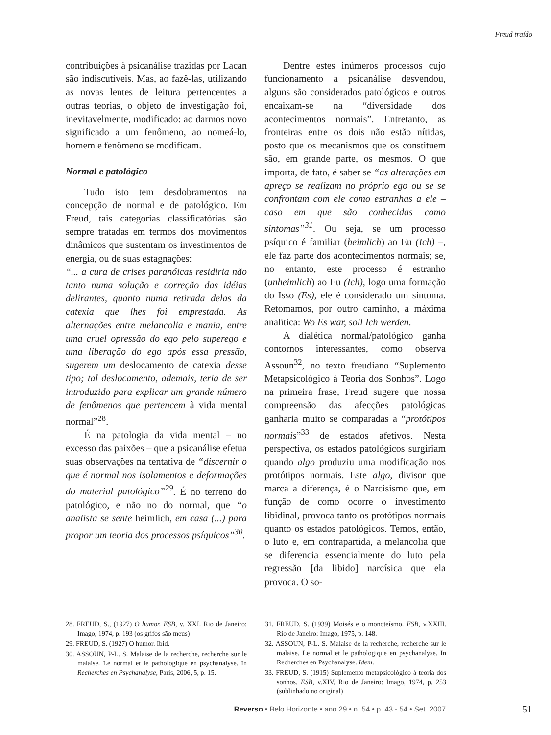Freud traído
contribuições à psicanálise trazidas por Lacan são indiscutíveis. Mas, ao fazê-las, utilizando as novas lentes de leitura pertencentes a outras teorias, o objeto de investigação foi, inevitavelmente, modificado: ao darmos novo significado a um fenômeno, ao nomeá-lo, homem e fenômeno se modificam.
Normal e patológico
Tudo isto tem desdobramentos na concepção de normal e de patológico. Em Freud, tais categorias classificatórias são sempre tratadas em termos dos movimentos dinâmicos que sustentam os investimentos de energia, ou de suas estagnações:
“... a cura de crises paranóicas residiria não tanto numa solução e correção das idéias delirantes, quanto numa retirada delas da catexia que lhes foi emprestada. As alternações entre melancolia e mania, entre uma cruel opressão do ego pelo superego e uma liberação do ego após essa pressão, sugerem um deslocamento de catexia desse tipo; tal deslocamento, ademais, teria de ser introduzido para explicar um grande número de fenômenos que pertencem à vida mental normal”<sup>28</sup>.
É na patologia da vida mental – no excesso das paixões – que a psicanálise efetua suas observações na tentativa de “discernir o que é normal nos isolamentos e deformações do material patológico”<sup>29</sup>. É no terreno do patológico, e não no do normal, que “o analista se sente heimlich, em casa (...) para propor um teoria dos processos psíquicos”<sup>30</sup>.
Dentre estes inúmeros processos cujo funcionamento a psicanálise desvendou, alguns são considerados patológicos e outros encaixam-se na “diversidade dos acontecimentos normais”. Entretanto, as fronteiras entre os dois não estão nítidas, posto que os mecanismos que os constituem são, em grande parte, os mesmos. O que importa, de fato, é saber se “as alterações em apreço se realizam no próprio ego ou se se confrontam com ele como estranhas a ele – caso em que são conhecidas como sintomas”<sup>31</sup>. Ou seja, se um processo psíquico é familiar (heimlich) ao Eu (Ich) –, ele faz parte dos acontecimentos normais; se, no entanto, este processo é estranho (unheimlich) ao Eu (Ich), logo uma formação do Isso (Es), ele é considerado um sintoma. Retomamos, por outro caminho, a máxima analítica: Wo Es war, soll Ich werden.
A dialética normal/patológico ganha contornos interessantes, como observa Assoun<sup>32</sup>, no texto freudiano “Suplemento Metapsicológico à Teoria dos Sonhos”. Logo na primeira frase, Freud sugere que nossa compreensão das afecções patológicas ganharia muito se comparadas a “protótipos normais”<sup>33</sup> de estados afetivos. Nesta perspectiva, os estados patológicos surgiriam quando algo produziu uma modificação nos protótipos normais. Este algo, divisor que marca a diferença, é o Narcisismo que, em função de como ocorre o investimento libidinal, provoca tanto os protótipos normais quanto os estados patológicos. Temos, então, o luto e, em contrapartida, a melancolia que se diferencia essencialmente do luto pela regressão [da libido] narcísica que ela provoca. O so-
28. FREUD, S., (1927) O humor. ESB, v. XXI. Rio de Janeiro: Imago, 1974, p. 193 (os grifos são meus)
29. FREUD, S. (1927) O humor. Ibid.
30. ASSOUN, P-L. S. Malaise de la recherche, recherche sur le malaise. Le normal et le pathologique en psychanalyse. In Recherches en Psychanalyse, Paris, 2006, 5, p. 15.
31. FREUD, S. (1939) Moisés e o monoteísmo. ESB, v.XXIII. Rio de Janeiro: Imago, 1975, p. 148.
32. ASSOUN, P-L. S. Malaise de la recherche, recherche sur le malaise. Le normal et le pathologique en psychanalyse. In Recherches en Psychanalyse. Idem.
33. FREUD, S. (1915) Suplemento metapsicológico à teoria dos sonhos. ESB, v.XIV, Rio de Janeiro: Imago, 1974, p. 253 (sublinhado no original)
Reverso • Belo Horizonte • ano 29 • n. 54 • p. 43 - 54 • Set. 2007 51